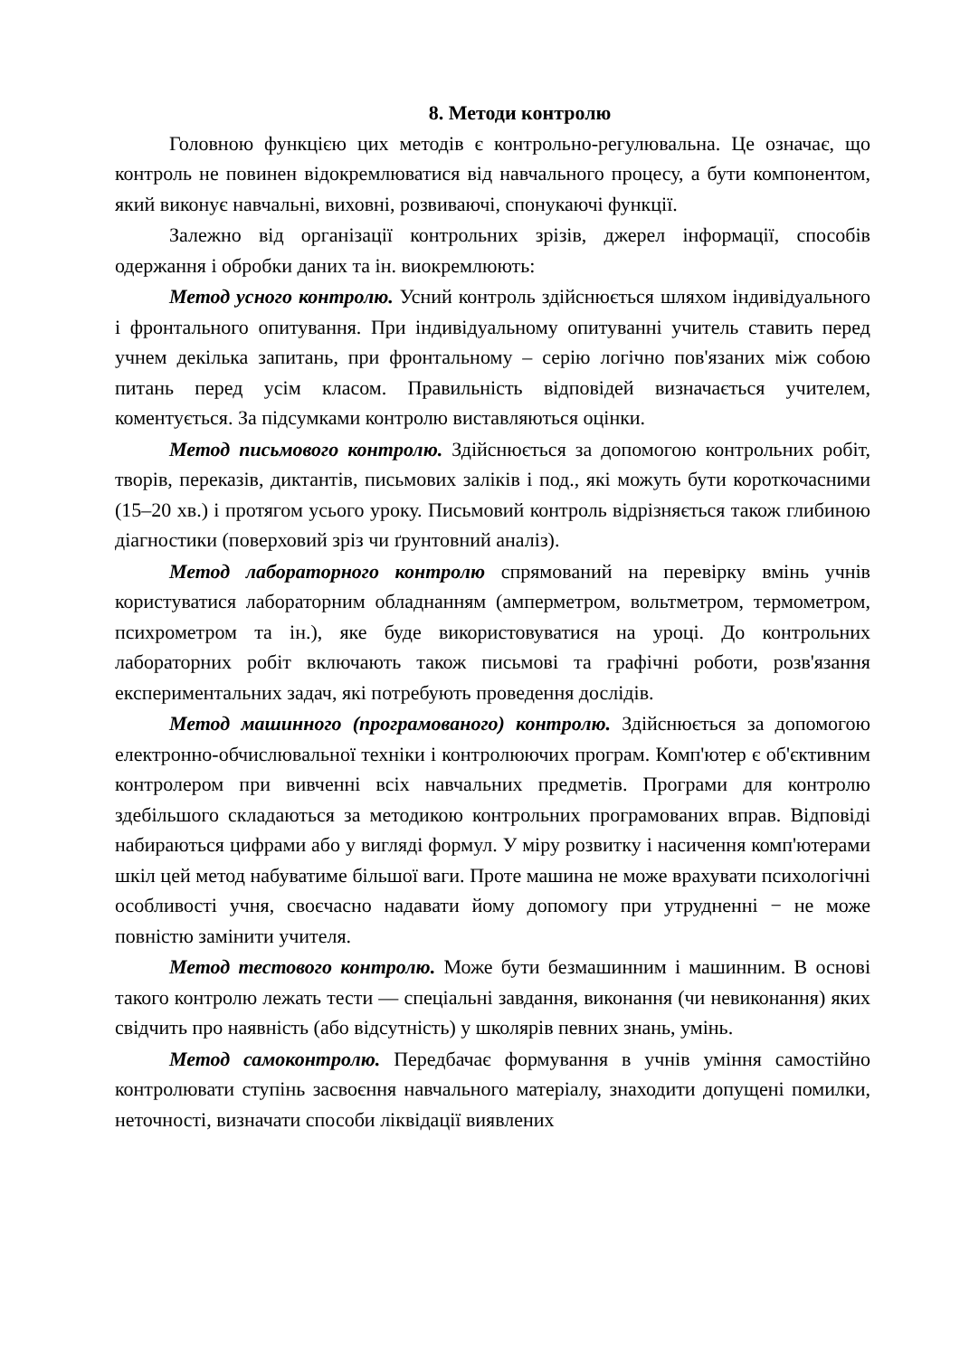8. Методи контролю
Головною функцією цих методів є контрольно-регулювальна. Це означає, що контроль не повинен відокремлюватися від навчального процесу, а бути компонентом, який виконує навчальні, виховні, розвиваючі, спонукаючі функції.
Залежно від організації контрольних зрізів, джерел інформації, способів одержання і обробки даних та ін. виокремлюють:
Метод усного контролю. Усний контроль здійснюється шляхом індивідуального і фронтального опитування. При індивідуальному опитуванні учитель ставить перед учнем декілька запитань, при фронтальному – серію логічно пов'язаних між собою питань перед усім класом. Правильність відповідей визначається учителем, коментується. За підсумками контролю виставляються оцінки.
Метод письмового контролю. Здійснюється за допомогою контрольних робіт, творів, переказів, диктантів, письмових заліків і под., які можуть бути короткочасними (15–20 хв.) і протягом усього уроку. Письмовий контроль відрізняється також глибиною діагностики (поверховий зріз чи ґрунтовний аналіз).
Метод лабораторного контролю спрямований на перевірку вмінь учнів користуватися лабораторним обладнанням (амперметром, вольтметром, термометром, психрометром та ін.), яке буде використовуватися на уроці. До контрольних лабораторних робіт включають також письмові та графічні роботи, розв'язання експериментальних задач, які потребують проведення дослідів.
Метод машинного (програмованого) контролю. Здійснюється за допомогою електронно-обчислювальної техніки і контролюючих програм. Комп'ютер є об'єктивним контролером при вивченні всіх навчальних предметів. Програми для контролю здебільшого складаються за методикою контрольних програмованих вправ. Відповіді набираються цифрами або у вигляді формул. У міру розвитку і насичення комп'ютерами шкіл цей метод набуватиме більшої ваги. Проте машина не може врахувати психологічні особливості учня, своєчасно надавати йому допомогу при утрудненні − не може повністю замінити учителя.
Метод тестового контролю. Може бути безмашинним і машинним. В основі такого контролю лежать тести — спеціальні завдання, виконання (чи невиконання) яких свідчить про наявність (або відсутність) у школярів певних знань, умінь.
Метод самоконтролю. Передбачає формування в учнів уміння самостійно контролювати ступінь засвоєння навчального матеріалу, знаходити допущені помилки, неточності, визначати способи ліквідації виявлених